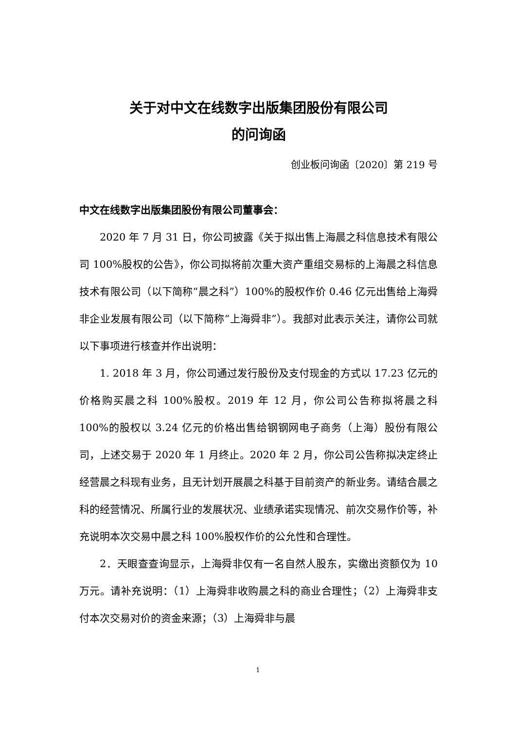关于对中文在线数字出版集团股份有限公司
的问询函
创业板问询函〔2020〕第 219 号
中文在线数字出版集团股份有限公司董事会：
2020 年 7 月 31 日，你公司披露《关于拟出售上海晨之科信息技术有限公司 100%股权的公告》，你公司拟将前次重大资产重组交易标的上海晨之科信息技术有限公司（以下简称“晨之科”）100%的股权作价 0.46 亿元出售给上海舜非企业发展有限公司（以下简称“上海舜非”）。我部对此表示关注，请你公司就以下事项进行核查并作出说明：
1. 2018 年 3 月，你公司通过发行股份及支付现金的方式以 17.23 亿元的价格购买晨之科 100%股权。2019 年 12 月，你公司公告称拟将晨之科 100%的股权以 3.24 亿元的价格出售给钢钢网电子商务（上海）股份有限公司，上述交易于 2020 年 1 月终止。2020 年 2 月，你公司公告称拟决定终止经营晨之科现有业务，且无计划开展晨之科基于目前资产的新业务。请结合晨之科的经营情况、所属行业的发展状况、业绩承诺实现情况、前次交易作价等，补充说明本次交易中晨之科 100%股权作价的公允性和合理性。
2．天眼查查询显示，上海舜非仅有一名自然人股东，实缴出资额仅为 10 万元。请补充说明：（1）上海舜非收购晨之科的商业合理性；（2）上海舜非支付本次交易对价的资金来源；（3）上海舜非与晨
1